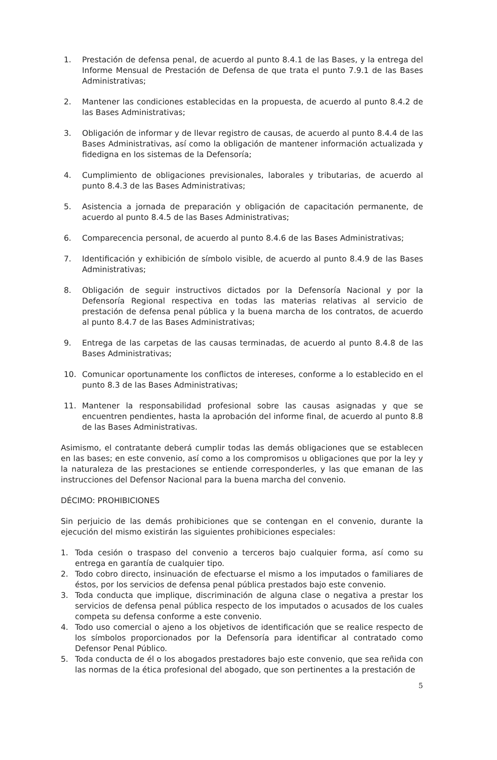1. Prestación de defensa penal, de acuerdo al punto 8.4.1 de las Bases, y la entrega del Informe Mensual de Prestación de Defensa de que trata el punto 7.9.1 de las Bases Administrativas;
2. Mantener las condiciones establecidas en la propuesta, de acuerdo al punto 8.4.2 de las Bases Administrativas;
3. Obligación de informar y de llevar registro de causas, de acuerdo al punto 8.4.4 de las Bases Administrativas, así como la obligación de mantener información actualizada y fidedigna en los sistemas de la Defensoría;
4. Cumplimiento de obligaciones previsionales, laborales y tributarias, de acuerdo al punto 8.4.3 de las Bases Administrativas;
5. Asistencia a jornada de preparación y obligación de capacitación permanente, de acuerdo al punto 8.4.5 de las Bases Administrativas;
6. Comparecencia personal, de acuerdo al punto 8.4.6 de las Bases Administrativas;
7. Identificación y exhibición de símbolo visible, de acuerdo al punto 8.4.9 de las Bases Administrativas;
8. Obligación de seguir instructivos dictados por la Defensoría Nacional y por la Defensoría Regional respectiva en todas las materias relativas al servicio de prestación de defensa penal pública y la buena marcha de los contratos, de acuerdo al punto 8.4.7 de las Bases Administrativas;
9. Entrega de las carpetas de las causas terminadas, de acuerdo al punto 8.4.8 de las Bases Administrativas;
10. Comunicar oportunamente los conflictos de intereses, conforme a lo establecido en el punto 8.3 de las Bases Administrativas;
11. Mantener la responsabilidad profesional sobre las causas asignadas y que se encuentren pendientes, hasta la aprobación del informe final, de acuerdo al punto 8.8 de las Bases Administrativas.
Asimismo, el contratante deberá cumplir todas las demás obligaciones que se establecen en las bases; en este convenio, así como a los compromisos u obligaciones que por la ley y la naturaleza de las prestaciones se entiende corresponderles, y las que emanan de las instrucciones del Defensor Nacional para la buena marcha del convenio.
DÉCIMO: PROHIBICIONES
Sin perjuicio de las demás prohibiciones que se contengan en el convenio, durante la ejecución del mismo existirán las siguientes prohibiciones especiales:
1. Toda cesión o traspaso del convenio a terceros bajo cualquier forma, así como su entrega en garantía de cualquier tipo.
2. Todo cobro directo, insinuación de efectuarse el mismo a los imputados o familiares de éstos, por los servicios de defensa penal pública prestados bajo este convenio.
3. Toda conducta que implique, discriminación de alguna clase o negativa a prestar los servicios de defensa penal pública respecto de los imputados o acusados de los cuales competa su defensa conforme a este convenio.
4. Todo uso comercial o ajeno a los objetivos de identificación que se realice respecto de los símbolos proporcionados por la Defensoría para identificar al contratado como Defensor Penal Público.
5. Toda conducta de él o los abogados prestadores bajo este convenio, que sea reñida con las normas de la ética profesional del abogado, que son pertinentes a la prestación de
5